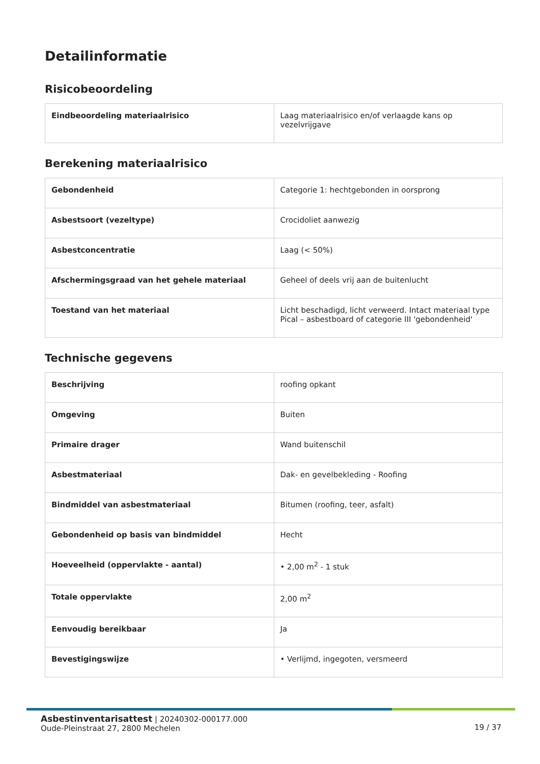Detailinformatie
Risicobeoordeling
| Eindbeoordeling materiaalrisico | Laag materiaalrisico en/of verlaagde kans op vezelvrijgave |
Berekening materiaalrisico
| Gebondenheid | Categorie 1: hechtgebonden in oorsprong |
| Asbestsoort (vezeltype) | Crocidoliet aanwezig |
| Asbestconcentratie | Laag (< 50%) |
| Afschermingsgraad van het gehele materiaal | Geheel of deels vrij aan de buitenlucht |
| Toestand van het materiaal | Licht beschadigd, licht verweerd. Intact materiaal type Pical – asbestboard of categorie III 'gebondenheid' |
Technische gegevens
| Beschrijving | roofing opkant |
| Omgeving | Buiten |
| Primaire drager | Wand buitenschil |
| Asbestmateriaal | Dak- en gevelbekleding - Roofing |
| Bindmiddel van asbestmateriaal | Bitumen (roofing, teer, asfalt) |
| Gebondenheid op basis van bindmiddel | Hecht |
| Hoeveelheid (oppervlakte - aantal) | • 2,00 m<sup>2</sup> - 1 stuk |
| Totale oppervlakte | 2,00 m<sup>2</sup> |
| Eenvoudig bereikbaar | Ja |
| Bevestigingswijze | • Verlijmd, ingegoten, versmeerd |
Asbestinventarisattest | 20240302-000177.000
Oude-Pleinstraat 27, 2800 Mechelen
19 / 37